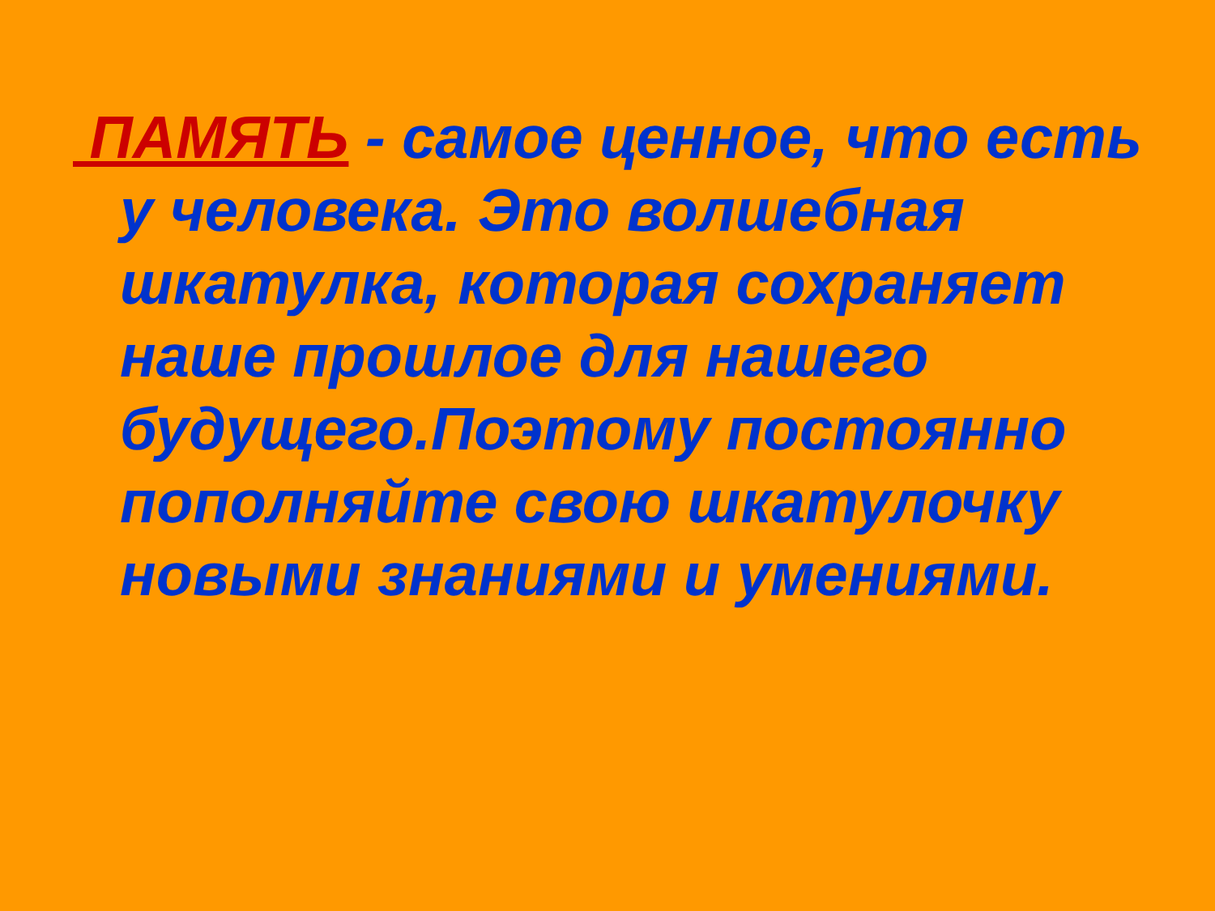ПАМЯТЬ - самое ценное, что есть у человека. Это волшебная шкатулка, которая сохраняет наше прошлое для нашего будущего.Поэтому постоянно пополняйте свою шкатулочку новыми знаниями и умениями.